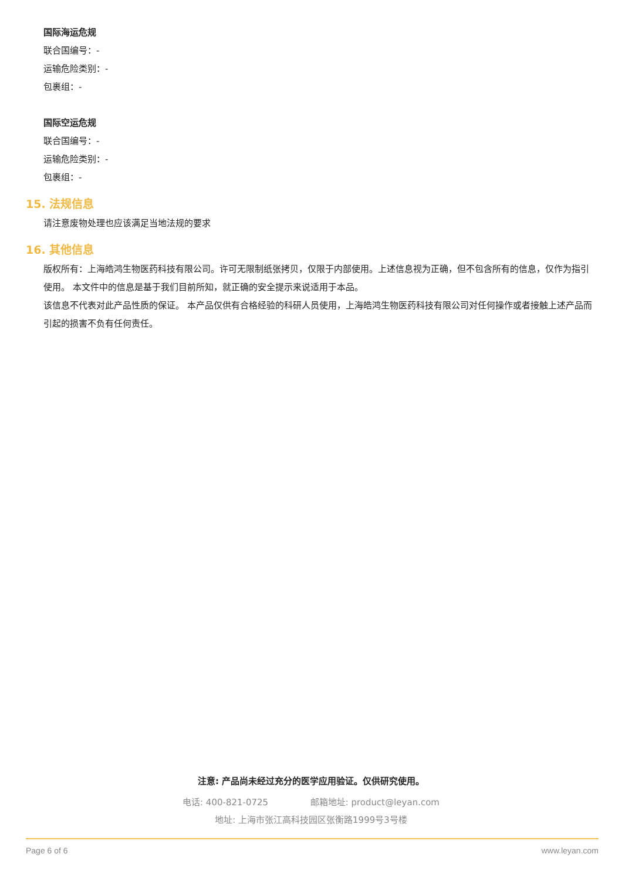国际海运危规
联合国编号：-
运输危险类别：-
包裹组：-
国际空运危规
联合国编号：-
运输危险类别：-
包裹组：-
15. 法规信息
请注意废物处理也应该满足当地法规的要求
16. 其他信息
版权所有：上海皓鸿生物医药科技有限公司。许可无限制纸张拷贝，仅限于内部使用。上述信息视为正确，但不包含所有的信息，仅作为指引使用。 本文件中的信息是基于我们目前所知，就正确的安全提示来说适用于本品。
该信息不代表对此产品性质的保证。 本产品仅供有合格经验的科研人员使用，上海皓鸿生物医药科技有限公司对任何操作或者接触上述产品而引起的损害不负有任何责任。
注意: 产品尚未经过充分的医学应用验证。仅供研究使用。
电话: 400-821-0725 邮箱地址: product@leyan.com
地址: 上海市张江高科技园区张衡路1999号3号楼
Page 6 of 6 www.leyan.com